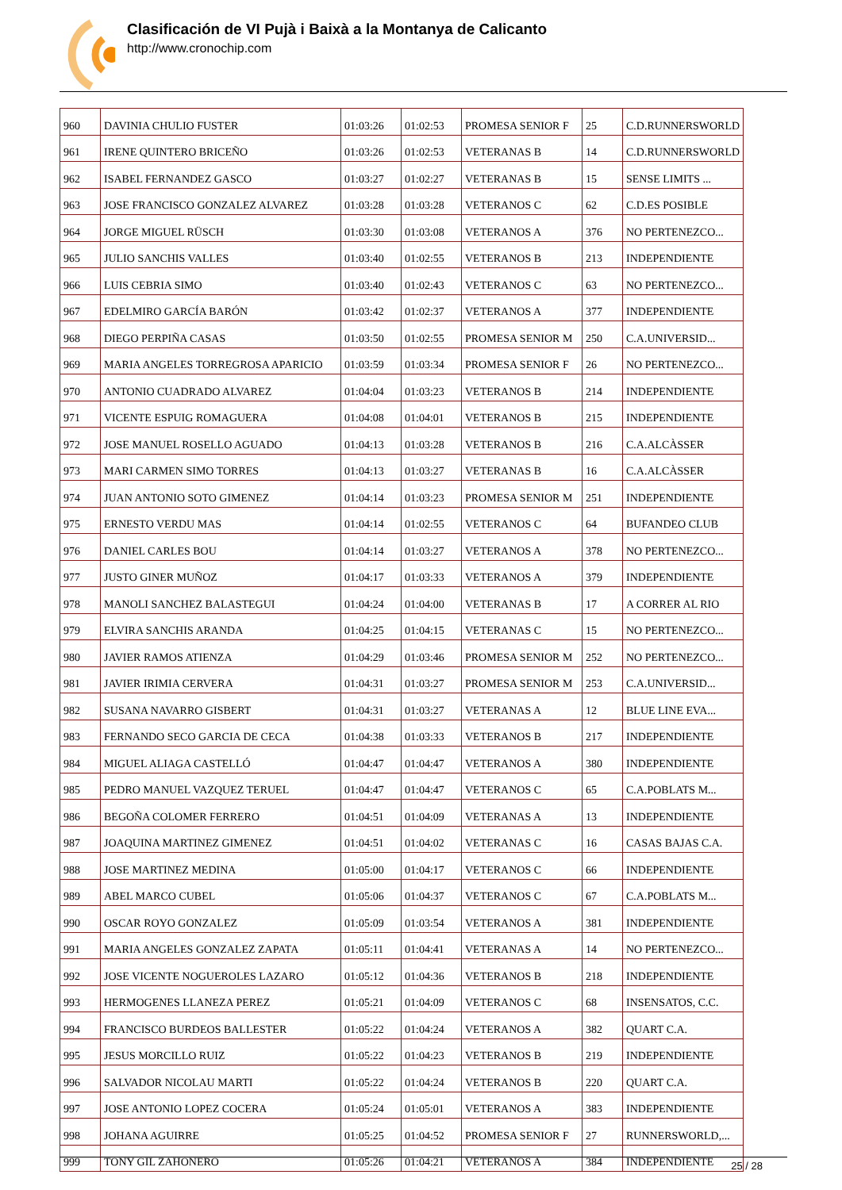Clasificación de VI Pujà i Baixà a la Montanya de Calicanto
http://www.cronochip.com
| 960 | DAVINIA CHULIO FUSTER | 01:03:26 | 01:02:53 | PROMESA SENIOR F | 25 | C.D.RUNNERSWORLD |
| 961 | IRENE QUINTERO BRICEÑO | 01:03:26 | 01:02:53 | VETERANAS B | 14 | C.D.RUNNERSWORLD |
| 962 | ISABEL FERNANDEZ GASCO | 01:03:27 | 01:02:27 | VETERANAS B | 15 | SENSE LIMITS ... |
| 963 | JOSE FRANCISCO GONZALEZ ALVAREZ | 01:03:28 | 01:03:28 | VETERANOS C | 62 | C.D.ES POSIBLE |
| 964 | JORGE MIGUEL RÜSCH | 01:03:30 | 01:03:08 | VETERANOS A | 376 | NO PERTENEZCO... |
| 965 | JULIO SANCHIS VALLES | 01:03:40 | 01:02:55 | VETERANOS B | 213 | INDEPENDIENTE |
| 966 | LUIS CEBRIA SIMO | 01:03:40 | 01:02:43 | VETERANOS C | 63 | NO PERTENEZCO... |
| 967 | EDELMIRO GARCÍA BARÓN | 01:03:42 | 01:02:37 | VETERANOS A | 377 | INDEPENDIENTE |
| 968 | DIEGO PERPIÑA CASAS | 01:03:50 | 01:02:55 | PROMESA SENIOR M | 250 | C.A.UNIVERSID... |
| 969 | MARIA ANGELES TORREGROSA APARICIO | 01:03:59 | 01:03:34 | PROMESA SENIOR F | 26 | NO PERTENEZCO... |
| 970 | ANTONIO CUADRADO ALVAREZ | 01:04:04 | 01:03:23 | VETERANOS B | 214 | INDEPENDIENTE |
| 971 | VICENTE ESPUIG ROMAGUERA | 01:04:08 | 01:04:01 | VETERANOS B | 215 | INDEPENDIENTE |
| 972 | JOSE MANUEL ROSELLO AGUADO | 01:04:13 | 01:03:28 | VETERANOS B | 216 | C.A.ALCÀSSER |
| 973 | MARI CARMEN SIMO TORRES | 01:04:13 | 01:03:27 | VETERANAS B | 16 | C.A.ALCÀSSER |
| 974 | JUAN ANTONIO SOTO GIMENEZ | 01:04:14 | 01:03:23 | PROMESA SENIOR M | 251 | INDEPENDIENTE |
| 975 | ERNESTO VERDU MAS | 01:04:14 | 01:02:55 | VETERANOS C | 64 | BUFANDEO CLUB |
| 976 | DANIEL CARLES BOU | 01:04:14 | 01:03:27 | VETERANOS A | 378 | NO PERTENEZCO... |
| 977 | JUSTO GINER MUÑOZ | 01:04:17 | 01:03:33 | VETERANOS A | 379 | INDEPENDIENTE |
| 978 | MANOLI SANCHEZ BALASTEGUI | 01:04:24 | 01:04:00 | VETERANAS B | 17 | A CORRER AL RIO |
| 979 | ELVIRA SANCHIS ARANDA | 01:04:25 | 01:04:15 | VETERANAS C | 15 | NO PERTENEZCO... |
| 980 | JAVIER RAMOS ATIENZA | 01:04:29 | 01:03:46 | PROMESA SENIOR M | 252 | NO PERTENEZCO... |
| 981 | JAVIER IRIMIA CERVERA | 01:04:31 | 01:03:27 | PROMESA SENIOR M | 253 | C.A.UNIVERSID... |
| 982 | SUSANA NAVARRO GISBERT | 01:04:31 | 01:03:27 | VETERANAS A | 12 | BLUE LINE EVA... |
| 983 | FERNANDO SECO GARCIA DE CECA | 01:04:38 | 01:03:33 | VETERANOS B | 217 | INDEPENDIENTE |
| 984 | MIGUEL ALIAGA CASTELLÓ | 01:04:47 | 01:04:47 | VETERANOS A | 380 | INDEPENDIENTE |
| 985 | PEDRO MANUEL VAZQUEZ TERUEL | 01:04:47 | 01:04:47 | VETERANOS C | 65 | C.A.POBLATS M... |
| 986 | BEGOÑA COLOMER FERRERO | 01:04:51 | 01:04:09 | VETERANAS A | 13 | INDEPENDIENTE |
| 987 | JOAQUINA MARTINEZ GIMENEZ | 01:04:51 | 01:04:02 | VETERANAS C | 16 | CASAS BAJAS C.A. |
| 988 | JOSE MARTINEZ MEDINA | 01:05:00 | 01:04:17 | VETERANOS C | 66 | INDEPENDIENTE |
| 989 | ABEL MARCO CUBEL | 01:05:06 | 01:04:37 | VETERANOS C | 67 | C.A.POBLATS M... |
| 990 | OSCAR ROYO GONZALEZ | 01:05:09 | 01:03:54 | VETERANOS A | 381 | INDEPENDIENTE |
| 991 | MARIA ANGELES GONZALEZ ZAPATA | 01:05:11 | 01:04:41 | VETERANAS A | 14 | NO PERTENEZCO... |
| 992 | JOSE VICENTE NOGUEROLES LAZARO | 01:05:12 | 01:04:36 | VETERANOS B | 218 | INDEPENDIENTE |
| 993 | HERMOGENES LLANEZA PEREZ | 01:05:21 | 01:04:09 | VETERANOS C | 68 | INSENSATOS, C.C. |
| 994 | FRANCISCO BURDEOS BALLESTER | 01:05:22 | 01:04:24 | VETERANOS A | 382 | QUART C.A. |
| 995 | JESUS MORCILLO RUIZ | 01:05:22 | 01:04:23 | VETERANOS B | 219 | INDEPENDIENTE |
| 996 | SALVADOR NICOLAU MARTI | 01:05:22 | 01:04:24 | VETERANOS B | 220 | QUART C.A. |
| 997 | JOSE ANTONIO LOPEZ COCERA | 01:05:24 | 01:05:01 | VETERANOS A | 383 | INDEPENDIENTE |
| 998 | JOHANA AGUIRRE | 01:05:25 | 01:04:52 | PROMESA SENIOR F | 27 | RUNNERSWORLD,... |
| 999 | TONY GIL ZAHONERO | 01:05:26 | 01:04:21 | VETERANOS A | 384 | INDEPENDIENTE |
25 / 28